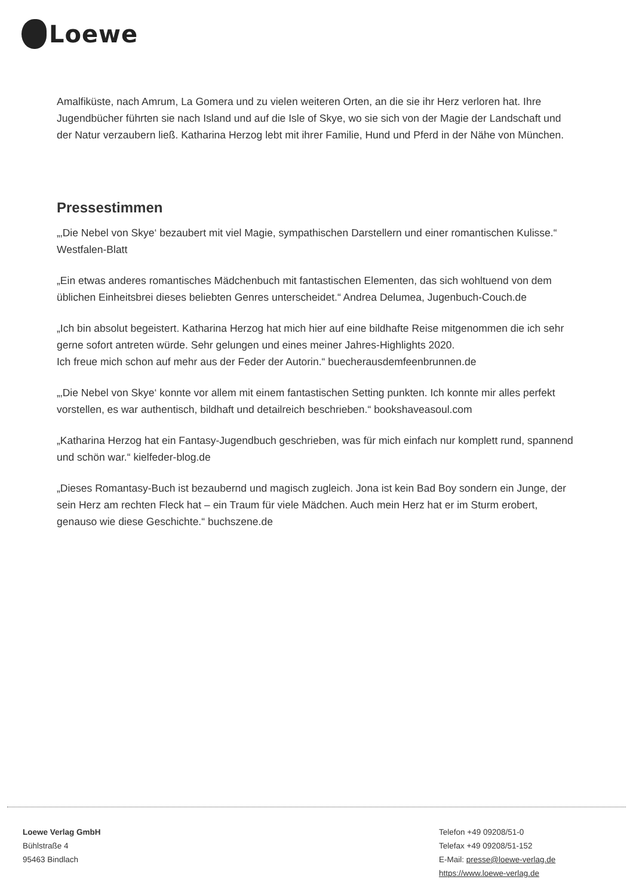Loewe
Amalfiküste, nach Amrum, La Gomera und zu vielen weiteren Orten, an die sie ihr Herz verloren hat. Ihre Jugendbücher führten sie nach Island und auf die Isle of Skye, wo sie sich von der Magie der Landschaft und der Natur verzaubern ließ. Katharina Herzog lebt mit ihrer Familie, Hund und Pferd in der Nähe von München.
Pressestimmen
„‚Die Nebel von Skye‘ bezaubert mit viel Magie, sympathischen Darstellern und einer romantischen Kulisse.“ Westfalen-Blatt
„Ein etwas anderes romantisches Mädchenbuch mit fantastischen Elementen, das sich wohltuend von dem üblichen Einheitsbrei dieses beliebten Genres unterscheidet.“ Andrea Delumea, Jugenbuch-Couch.de
„Ich bin absolut begeistert. Katharina Herzog hat mich hier auf eine bildhafte Reise mitgenommen die ich sehr gerne sofort antreten würde. Sehr gelungen und eines meiner Jahres-Highlights 2020.
Ich freue mich schon auf mehr aus der Feder der Autorin.“ buecherausdemfeenbrunnen.de
„‚Die Nebel von Skye‘ konnte vor allem mit einem fantastischen Setting punkten. Ich konnte mir alles perfekt vorstellen, es war authentisch, bildhaft und detailreich beschrieben.“ bookshaveasoul.com
„Katharina Herzog hat ein Fantasy-Jugendbuch geschrieben, was für mich einfach nur komplett rund, spannend und schön war.“ kielfeder-blog.de
„Dieses Romantasy-Buch ist bezaubernd und magisch zugleich. Jona ist kein Bad Boy sondern ein Junge, der sein Herz am rechten Fleck hat – ein Traum für viele Mädchen. Auch mein Herz hat er im Sturm erobert, genauso wie diese Geschichte.“ buchszene.de
Loewe Verlag GmbH
Bühlstraße 4
95463 Bindlach
Telefon +49 09208/51-0
Telefax +49 09208/51-152
E-Mail: presse@loewe-verlag.de
https://www.loewe-verlag.de